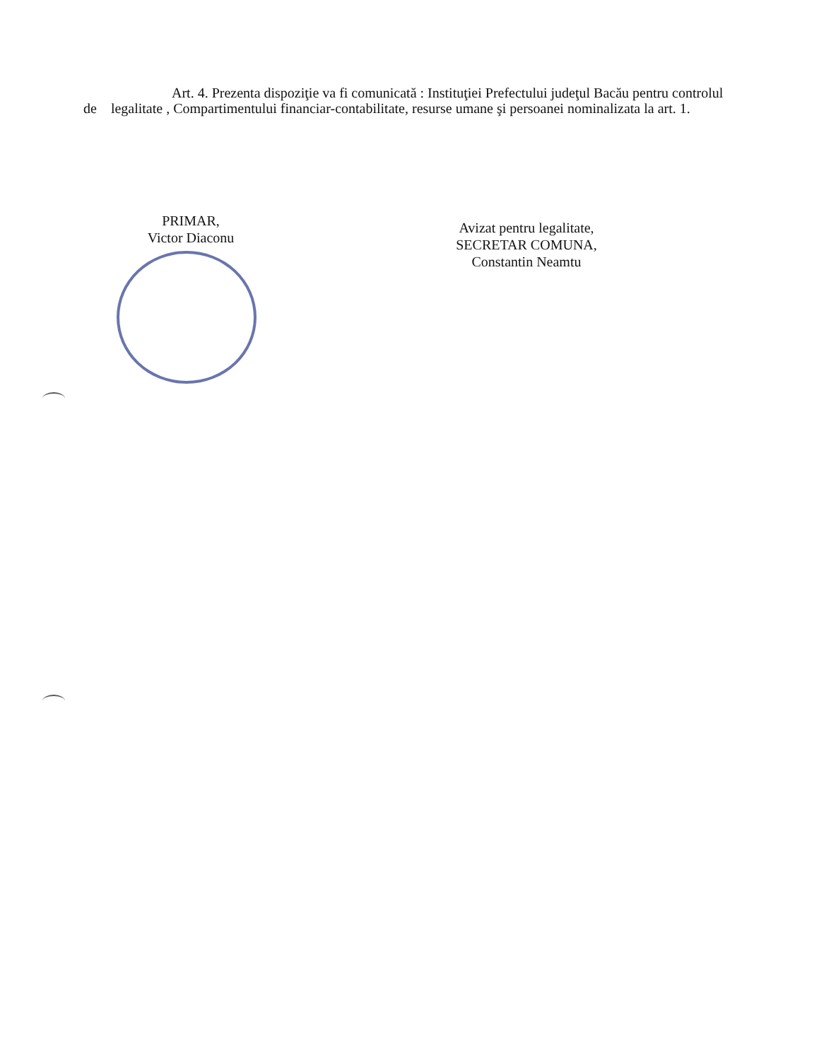Art. 4. Prezenta dispoziţie va fi comunicată : Instituţiei Prefectului judeţul Bacău pentru controlul de legalitate , Compartimentului financiar-contabilitate, resurse umane şi persoanei nominalizata la art. 1.
PRIMAR,
Victor Diaconu
Avizat pentru legalitate,
SECRETAR COMUNA,
Constantin Neamtu